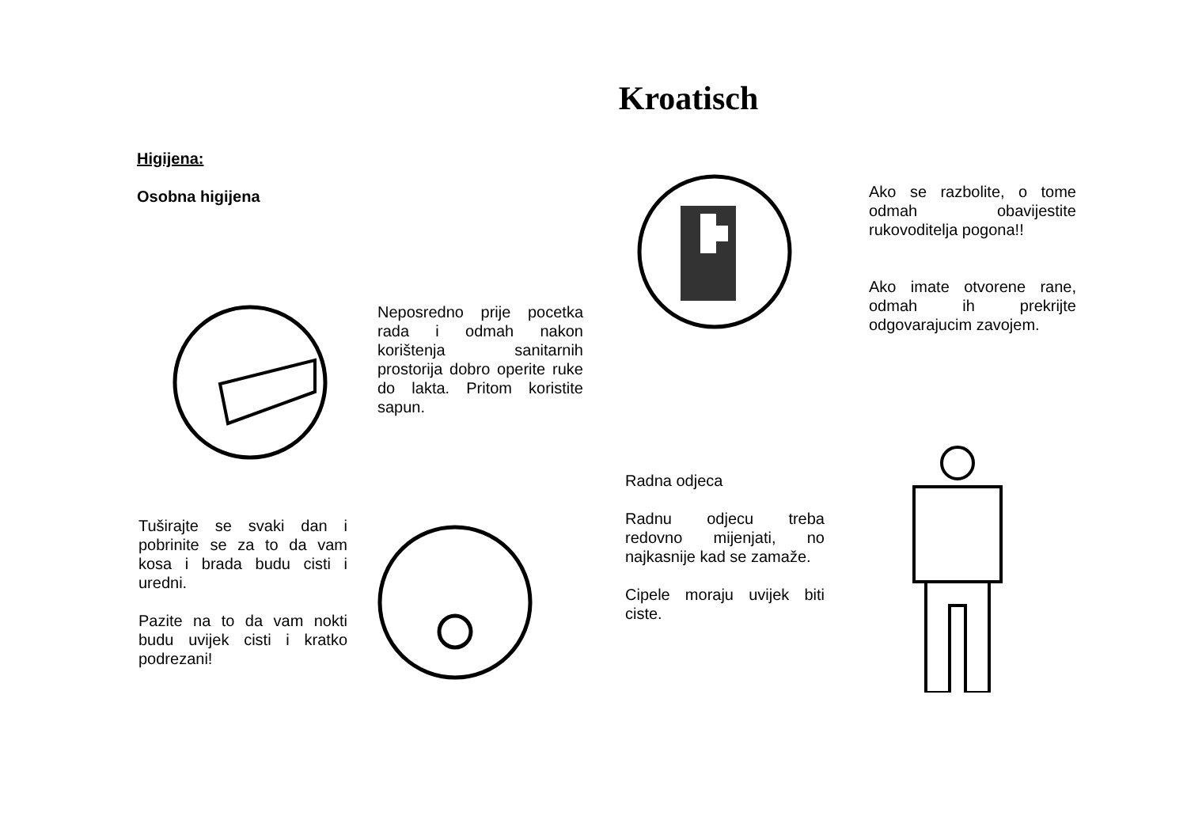Kroatisch
Higijena:
Osobna higijena
Neposredno prije pocetka rada i odmah nakon korištenja sanitarnih prostorija dobro operite ruke do lakta. Pritom koristite sapun.
Ako se razbolite, o tome odmah obavijestite rukovoditelja pogona!!
Ako imate otvorene rane, odmah ih prekrijte odgovarajucim zavojem.
Tuširajte se svaki dan i pobrinite se za to da vam kosa i brada budu cisti i uredni.
Pazite na to da vam nokti budu uvijek cisti i kratko podrezani!
Radna odjeca
Radnu odjecu treba redovno mijenjati, no najkasnije kad se zamaže.
Cipele moraju uvijek biti ciste.